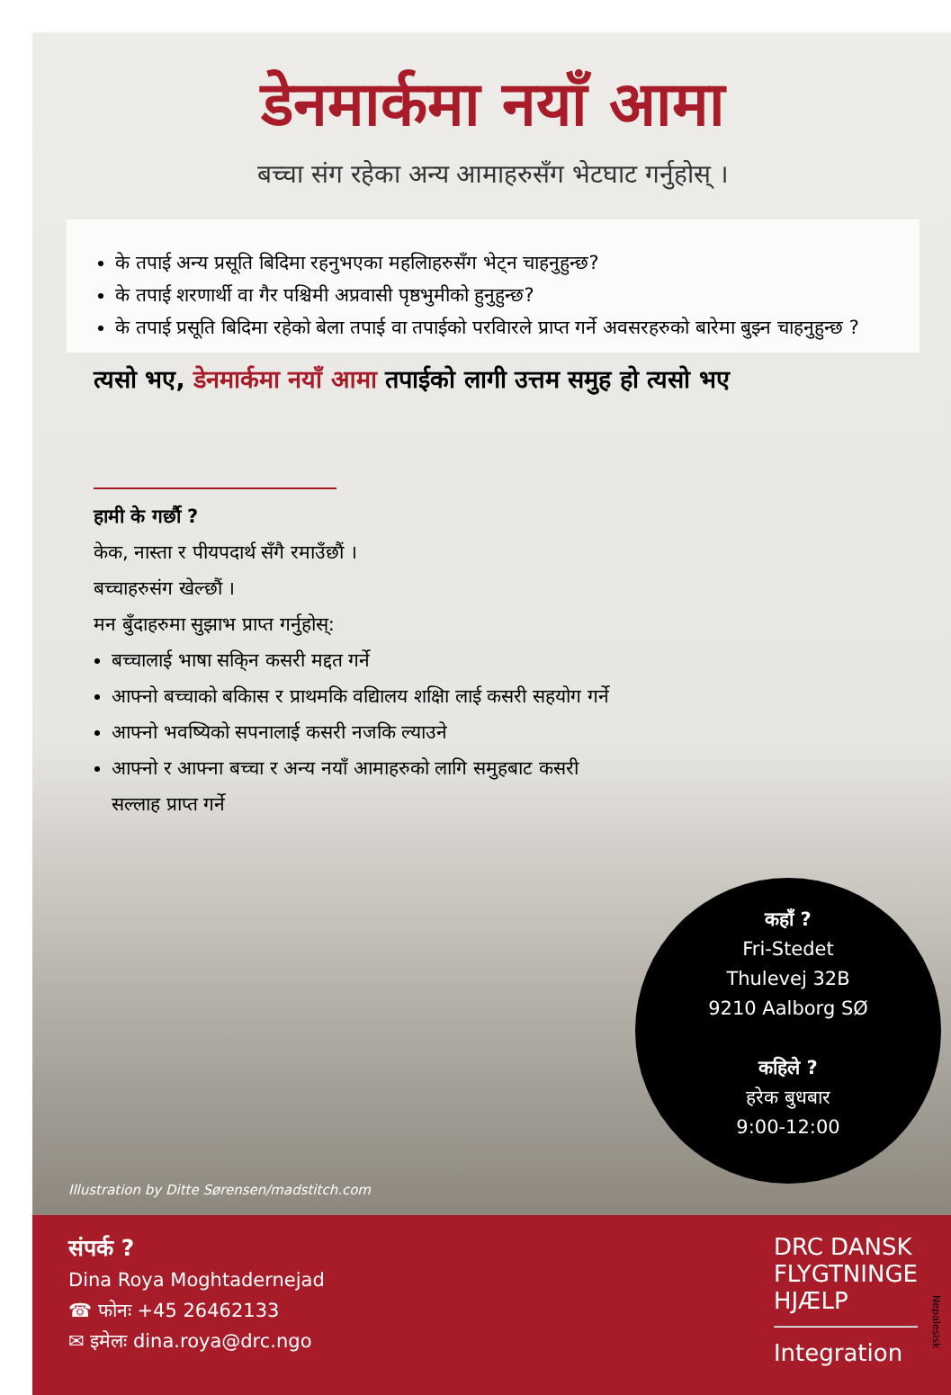डेनमार्कमा नयाँ आमा
बच्चा संग रहेका अन्य आमाहरुसँग भेटघाट गर्नुहोस् ।
के तपाई अन्य प्रसूति बिदिमा रहनुभएका महलिाहरुसँग भेट्न चाहनुहुन्छ?
के तपाई शरणार्थी वा गैर पश्चिमी अप्रवासी पृष्ठभुमीको हुनुहुन्छ?
के तपाई प्रसूति बिदिमा रहेको बेला तपाई वा तपाईको परविारले प्राप्त गर्ने अवसरहरुको बारेमा बुझ्न चाहनुहुन्छ ?
त्यसो भए, डेनमार्कमा नयाँ आमा तपाईको लागी उत्तम समुह हो त्यसो भए
हामी के गर्छौ ?
केक, नास्ता र पीयपदार्थ सँगै रमाउँछौं ।
बच्चाहरुसंग खेल्छौं ।
मन बुँदाहरुमा सुझाभ प्राप्त गर्नुहोस्:
बच्चालाई भाषा सकि्न कसरी मद्दत गर्ने
आफ्नो बच्चाको बकिास र प्राथमकि वद्यिालय शक्षिा लाई कसरी सहयोग गर्ने
आफ्नो भवष्यिको सपनालाई कसरी नजकि ल्याउने
आफ्नो र आफ्ना बच्चा र अन्य नयाँ आमाहरुको लागि समुहबाट कसरी सल्लाह प्राप्त गर्ने
कहाँ ?
Fri-Stedet
Thulevej 32B
9210 Aalborg SØ
कहिले ?
हरेक बुधबार
9:00-12:00
Illustration by Ditte Sørensen/madstitch.com
संपर्क ?
Dina Roya Moghtadernejad
☎ फोनः +45 26462133
✉ इमेलः dina.roya@drc.ngo
DRC DANSK
FLYGTNINGE
HJÆLP
Integration
Nepalesisk